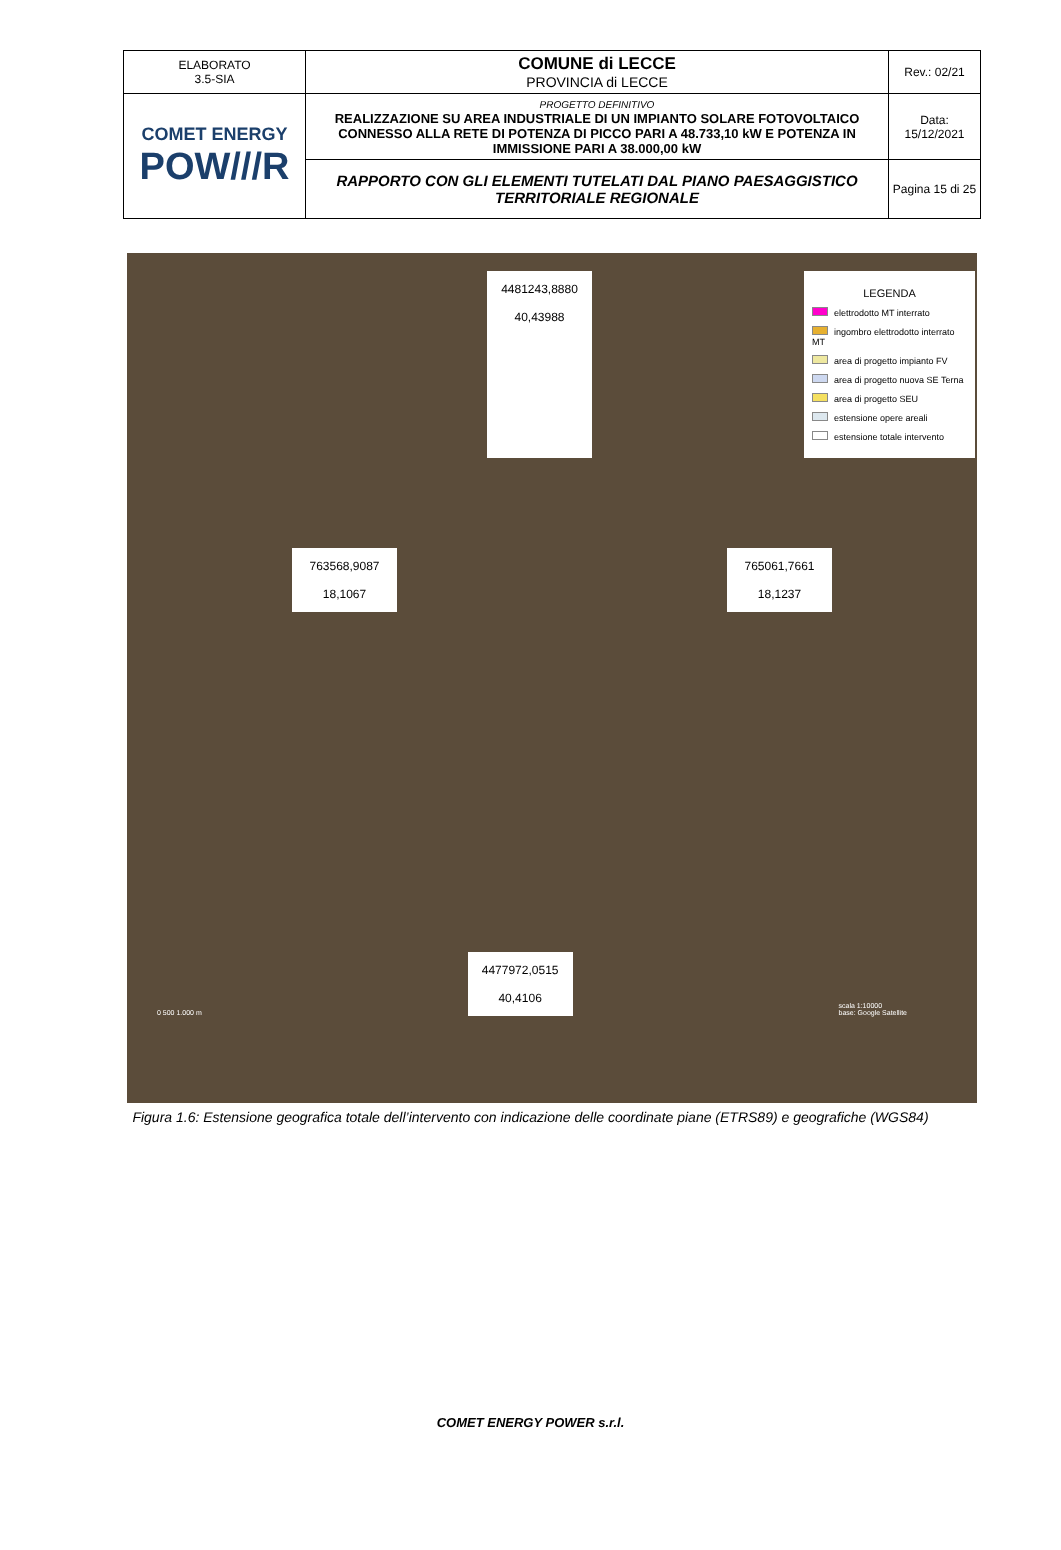| ELABORATO 3.5-SIA | COMUNE di LECCE PROVINCIA di LECCE | Rev.: 02/21 |
| COMET ENERGY POW///R | PROGETTO DEFINITIVO REALIZZAZIONE SU AREA INDUSTRIALE DI UN IMPIANTO SOLARE FOTOVOLTAICO CONNESSO ALLA RETE DI POTENZA DI PICCO PARI A 48.733,10 kW E POTENZA IN IMMISSIONE PARI A 38.000,00 kW | Data: 15/12/2021 |
| | RAPPORTO CON GLI ELEMENTI TUTELATI DAL PIANO PAESAGGISTICO TERRITORIALE REGIONALE | Pagina 15 di 25 |
4481243,8880
40,43988
LEGENDA
elettrodotto MT interrato
ingombro elettrodotto interrato MT
area di progetto impianto FV
area di progetto nuova SE Terna
area di progetto SEU
estensione opere areali
estensione totale intervento
763568,9087
18,1067
765061,7661
18,1237
0 500 1.000 m
4477972,0515
40,4106
scala 1:10000
base: Google Satellite
Figura 1.6: Estensione geografica totale dell’intervento con indicazione delle coordinate piane (ETRS89) e geografiche (WGS84)
COMET ENERGY POWER s.r.l.